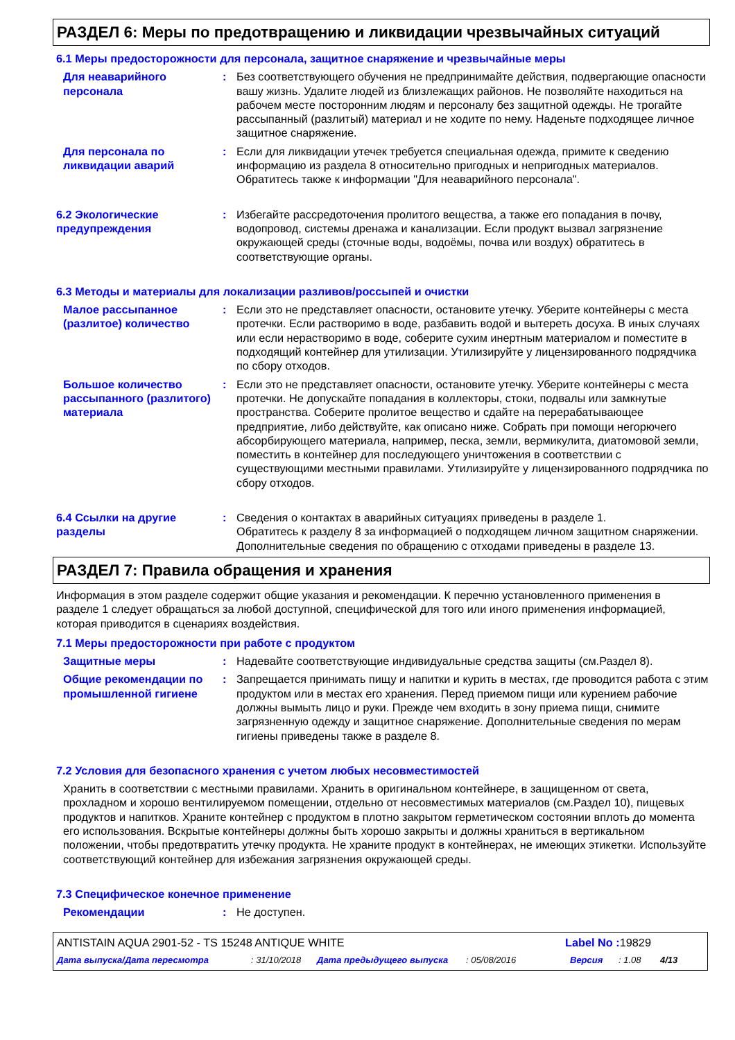РАЗДЕЛ 6: Меры по предотвращению и ликвидации чрезвычайных ситуаций
6.1 Меры предосторожности для персонала, защитное снаряжение и чрезвычайные меры
Для неаварийного персонала
: Без соответствующего обучения не предпринимайте действия, подвергающие опасности вашу жизнь. Удалите людей из близлежащих районов. Не позволяйте находиться на рабочем месте посторонним людям и персоналу без защитной одежды. Не трогайте рассыпанный (разлитый) материал и не ходите по нему. Наденьте подходящее личное защитное снаряжение.
Для персонала по ликвидации аварий
: Если для ликвидации утечек требуется специальная одежда, примите к сведению информацию из раздела 8 относительно пригодных и непригодных материалов. Обратитесь также к информации "Для неаварийного персонала".
6.2 Экологические предупреждения
: Избегайте рассредоточения пролитого вещества, а также его попадания в почву, водопровод, системы дренажа и канализации. Если продукт вызвал загрязнение окружающей среды (сточные воды, водоёмы, почва или воздух) обратитесь в соответствующие органы.
6.3 Методы и материалы для локализации разливов/россыпей и очистки
Малое рассыпанное (разлитое) количество
: Если это не представляет опасности, остановите утечку. Уберите контейнеры с места протечки. Если растворимо в воде, разбавить водой и вытереть досуха. В иных случаях или если нерастворимо в воде, соберите сухим инертным материалом и поместите в подходящий контейнер для утилизации. Утилизируйте у лицензированного подрядчика по сбору отходов.
Большое количество рассыпанного (разлитого) материала
: Если это не представляет опасности, остановите утечку. Уберите контейнеры с места протечки. Не допускайте попадания в коллекторы, стоки, подвалы или замкнутые пространства. Соберите пролитое вещество и сдайте на перерабатывающее предприятие, либо действуйте, как описано ниже. Собрать при помощи негорючего абсорбирующего материала, например, песка, земли, вермикулита, диатомовой земли, поместить в контейнер для последующего уничтожения в соответствии с существующими местными правилами. Утилизируйте у лицензированного подрядчика по сбору отходов.
6.4 Ссылки на другие разделы
: Сведения о контактах в аварийных ситуациях приведены в разделе 1.
Обратитесь к разделу 8 за информацией о подходящем личном защитном снаряжении.
Дополнительные сведения по обращению с отходами приведены в разделе 13.
РАЗДЕЛ 7: Правила обращения и хранения
Информация в этом разделе содержит общие указания и рекомендации. К перечню установленного применения в разделе 1 следует обращаться за любой доступной, специфической для того или иного применения информацией, которая приводится в сценариях воздействия.
7.1 Меры предосторожности при работе с продуктом
Защитные меры : Надевайте соответствующие индивидуальные средства защиты (см.Раздел 8).
Общие рекомендации по промышленной гигиене
: Запрещается принимать пищу и напитки и курить в местах, где проводится работа с этим продуктом или в местах его хранения. Перед приемом пищи или курением рабочие должны вымыть лицо и руки. Прежде чем входить в зону приема пищи, снимите загрязненную одежду и защитное снаряжение. Дополнительные сведения по мерам гигиены приведены также в разделе 8.
7.2 Условия для безопасного хранения с учетом любых несовместимостей
Хранить в соответствии с местными правилами. Хранить в оригинальном контейнере, в защищенном от света, прохладном и хорошо вентилируемом помещении, отдельно от несовместимых материалов (см.Раздел 10), пищевых продуктов и напитков. Храните контейнер с продуктом в плотно закрытом герметическом состоянии вплоть до момента его использования. Вскрытые контейнеры должны быть хорошо закрыты и должны храниться в вертикальном положении, чтобы предотвратить утечку продукта. Не храните продукт в контейнерах, не имеющих этикетки. Используйте соответствующий контейнер для избежания загрязнения окружающей среды.
7.3 Специфическое конечное применение
Рекомендации : Не доступен.
ANTISTAIN AQUA 2901-52 - TS 15248 ANTIQUE WHITE Label No : 19829
Дата выпуска/Дата пересмотра: 31/10/2018 Дата предыдущего выпуска: 05/08/2016 Версия: 1.08 4/13